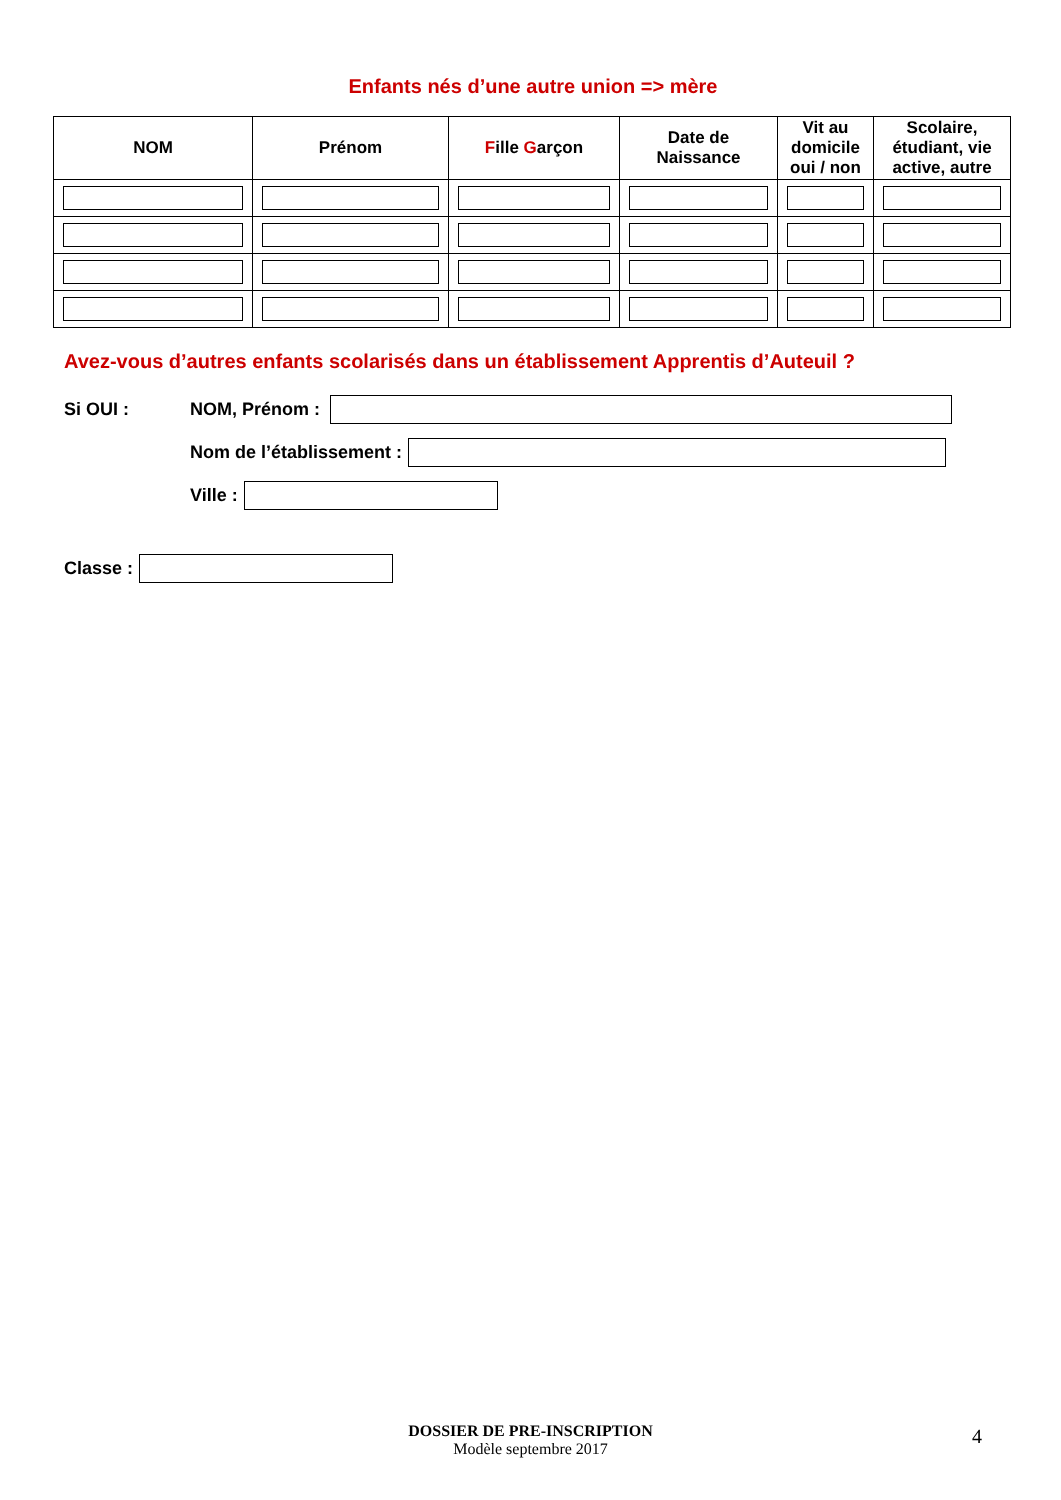Enfants nés d’une autre union => mère
| NOM | Prénom | F ille G arçon | Date de Naissance | Vit au domicile oui / non | Scolaire, étudiant, vie active, autre |
| --- | --- | --- | --- | --- | --- |
Avez-vous d’autres enfants scolarisés dans un établissement Apprentis d’Auteuil ?
Si OUI : NOM, Prénom :
Nom de l’établissement :
Ville :
Classe :
DOSSIER DE PRE-INSCRIPTION
Modèle septembre 2017
4